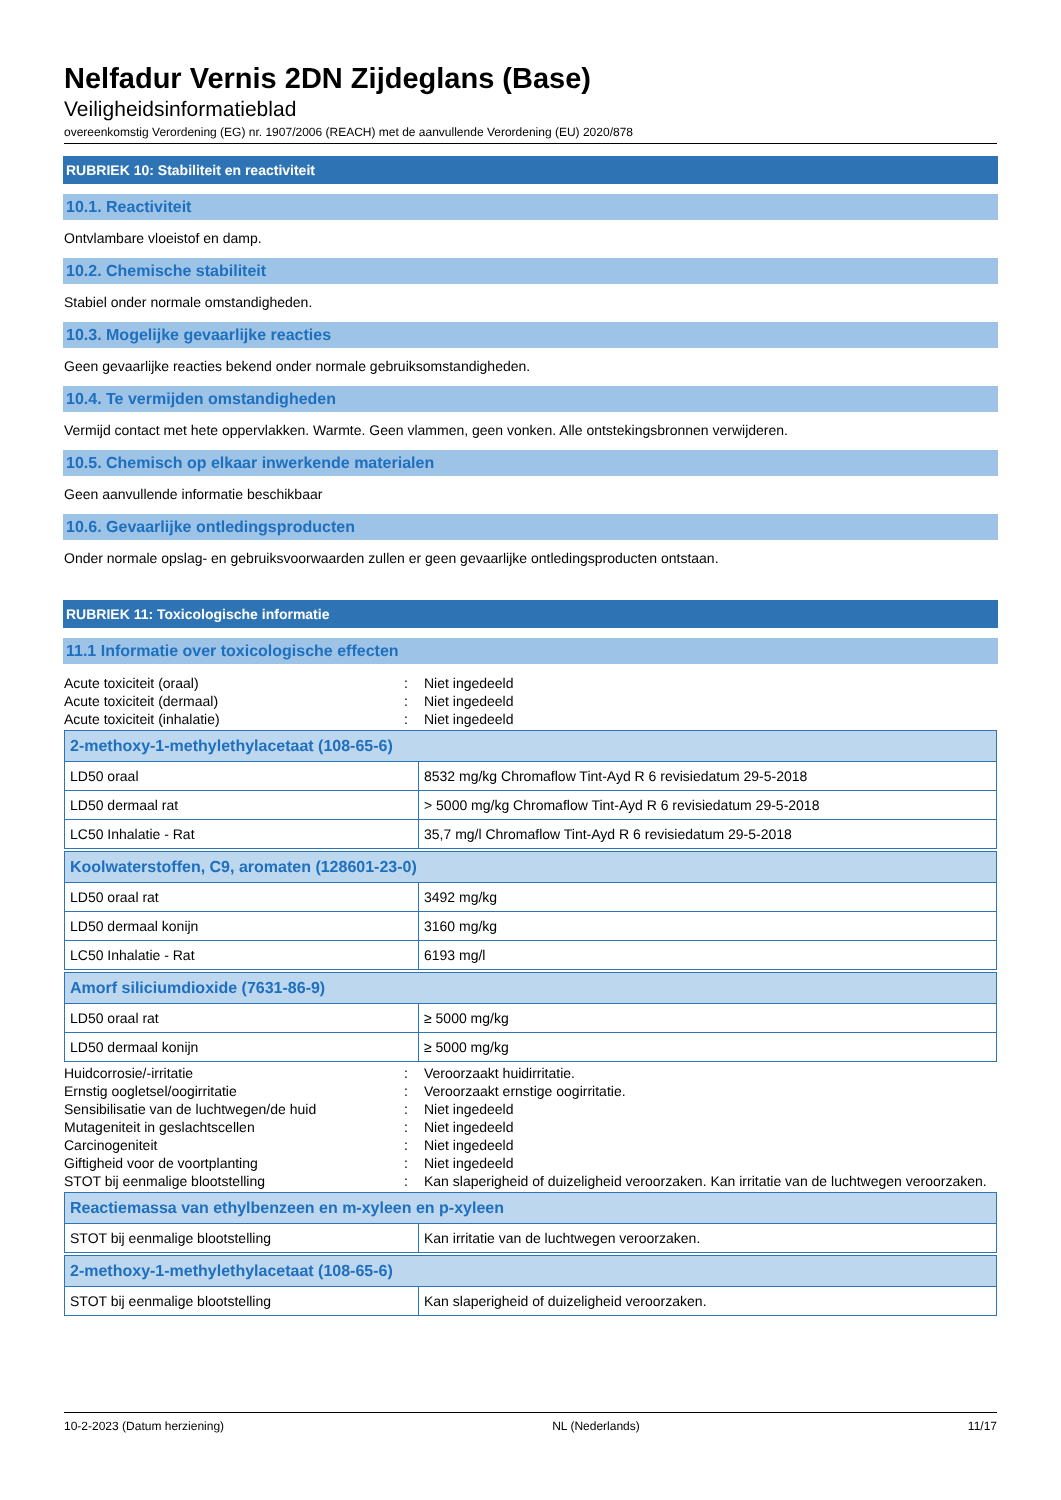Nelfadur Vernis 2DN Zijdeglans (Base)
Veiligheidsinformatieblad
overeenkomstig Verordening (EG) nr. 1907/2006 (REACH) met de aanvullende Verordening (EU) 2020/878
RUBRIEK 10: Stabiliteit en reactiviteit
10.1. Reactiviteit
Ontvlambare vloeistof en damp.
10.2. Chemische stabiliteit
Stabiel onder normale omstandigheden.
10.3. Mogelijke gevaarlijke reacties
Geen gevaarlijke reacties bekend onder normale gebruiksomstandigheden.
10.4. Te vermijden omstandigheden
Vermijd contact met hete oppervlakken. Warmte. Geen vlammen, geen vonken. Alle ontstekingsbronnen verwijderen.
10.5. Chemisch op elkaar inwerkende materialen
Geen aanvullende informatie beschikbaar
10.6. Gevaarlijke ontledingsproducten
Onder normale opslag- en gebruiksvoorwaarden zullen er geen gevaarlijke ontledingsproducten ontstaan.
RUBRIEK 11: Toxicologische informatie
11.1 Informatie over toxicologische effecten
| Acute toxiciteit (oraal) | : | Niet ingedeeld |
| Acute toxiciteit (dermaal) | : | Niet ingedeeld |
| Acute toxiciteit (inhalatie) | : | Niet ingedeeld |
| 2-methoxy-1-methylethylacetaat (108-65-6) | |
| --- | --- |
| LD50 oraal | 8532 mg/kg Chromaflow Tint-Ayd R 6 revisiedatum 29-5-2018 |
| LD50 dermaal rat | > 5000 mg/kg Chromaflow Tint-Ayd R 6 revisiedatum 29-5-2018 |
| LC50 Inhalatie - Rat | 35,7 mg/l Chromaflow Tint-Ayd R 6 revisiedatum 29-5-2018 |
| Koolwaterstoffen, C9, aromaten (128601-23-0) | |
| --- | --- |
| LD50 oraal rat | 3492 mg/kg |
| LD50 dermaal konijn | 3160 mg/kg |
| LC50 Inhalatie - Rat | 6193 mg/l |
| Amorf siliciumdioxide (7631-86-9) | |
| --- | --- |
| LD50 oraal rat | ≥ 5000 mg/kg |
| LD50 dermaal konijn | ≥ 5000 mg/kg |
| Huidcorrosie/-irritatie | : | Veroorzaakt huidirritatie. |
| Ernstig oogletsel/oogirritatie | : | Veroorzaakt ernstige oogirritatie. |
| Sensibilisatie van de luchtwegen/de huid | : | Niet ingedeeld |
| Mutageniteit in geslachtscellen | : | Niet ingedeeld |
| Carcinogeniteit | : | Niet ingedeeld |
| Giftigheid voor de voortplanting | : | Niet ingedeeld |
| STOT bij eenmalige blootstelling | : | Kan slaperigheid of duizeligheid veroorzaken. Kan irritatie van de luchtwegen veroorzaken. |
| Reactiemassa van ethylbenzeen en m-xyleen en p-xyleen | |
| --- | --- |
| STOT bij eenmalige blootstelling | Kan irritatie van de luchtwegen veroorzaken. |
| 2-methoxy-1-methylethylacetaat (108-65-6) | |
| --- | --- |
| STOT bij eenmalige blootstelling | Kan slaperigheid of duizeligheid veroorzaken. |
10-2-2023 (Datum herziening) NL (Nederlands) 11/17